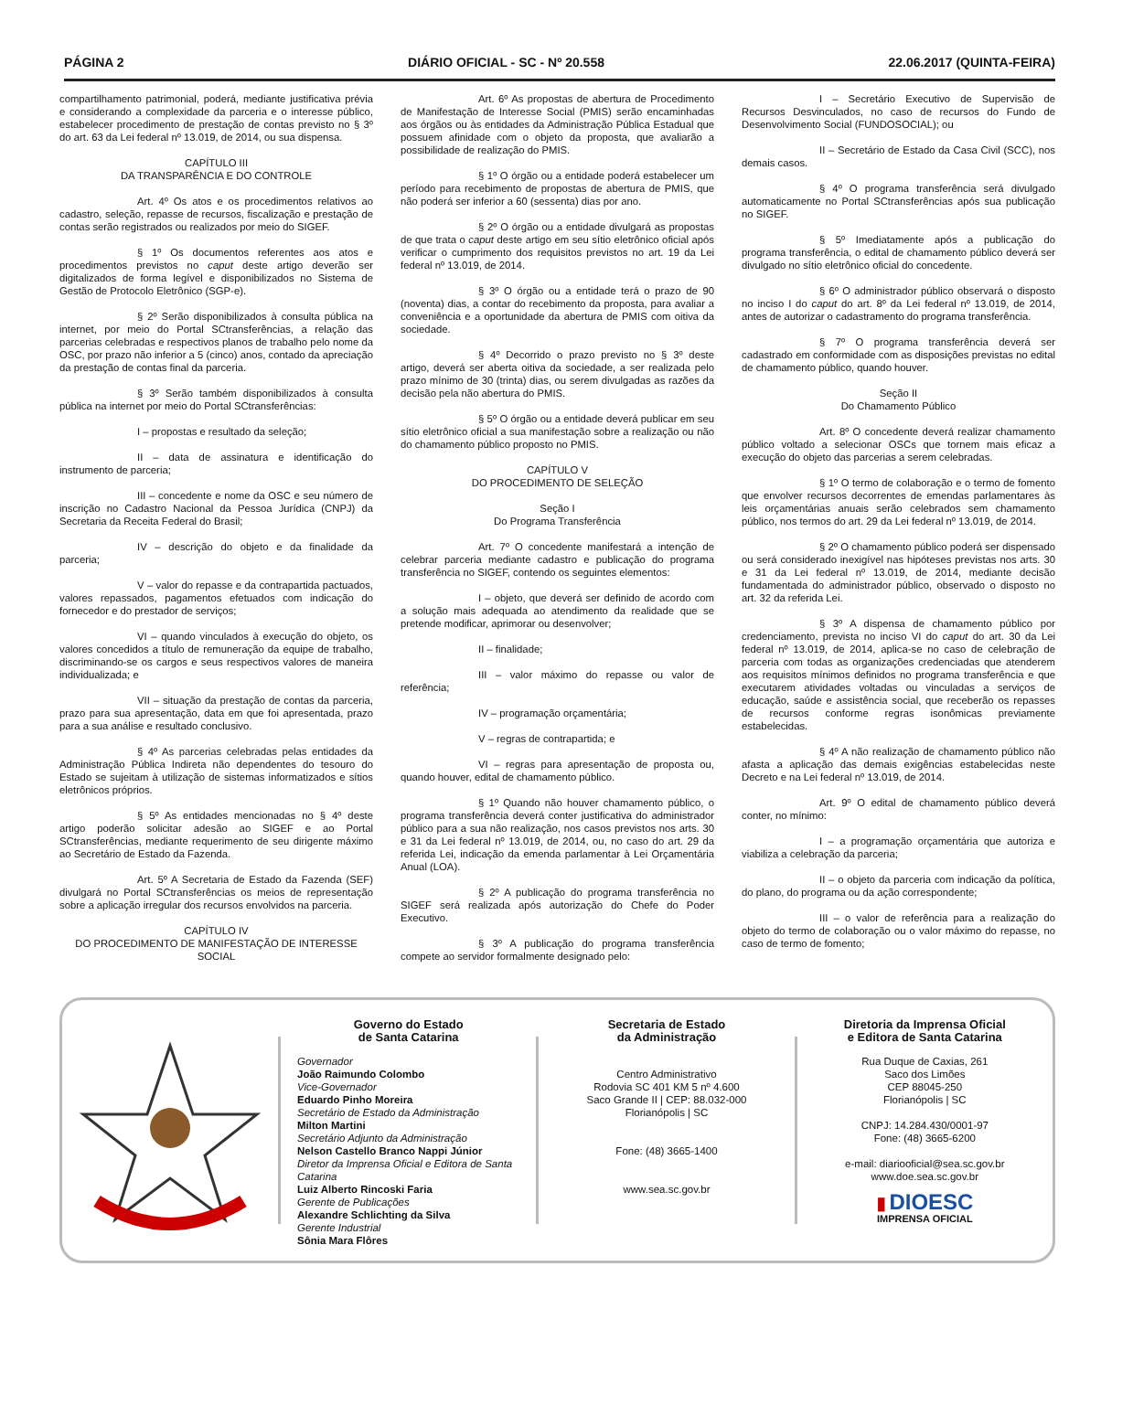PÁGINA 2 DIÁRIO OFICIAL - SC - Nº 20.558 22.06.2017 (QUINTA-FEIRA)
compartilhamento patrimonial, poderá, mediante justificativa prévia e considerando a complexidade da parceria e o interesse público, estabelecer procedimento de prestação de contas previsto no § 3º do art. 63 da Lei federal nº 13.019, de 2014, ou sua dispensa.
CAPÍTULO III
DA TRANSPARÊNCIA E DO CONTROLE
Art. 4º Os atos e os procedimentos relativos ao cadastro, seleção, repasse de recursos, fiscalização e prestação de contas serão registrados ou realizados por meio do SIGEF.
§ 1º Os documentos referentes aos atos e procedimentos previstos no caput deste artigo deverão ser digitalizados de forma legível e disponibilizados no Sistema de Gestão de Protocolo Eletrônico (SGP-e).
§ 2º Serão disponibilizados à consulta pública na internet, por meio do Portal SCtransferências, a relação das parcerias celebradas e respectivos planos de trabalho pelo nome da OSC, por prazo não inferior a 5 (cinco) anos, contado da apreciação da prestação de contas final da parceria.
§ 3º Serão também disponibilizados à consulta pública na internet por meio do Portal SCtransferências:
I – propostas e resultado da seleção;
II – data de assinatura e identificação do instrumento de parceria;
III – concedente e nome da OSC e seu número de inscrição no Cadastro Nacional da Pessoa Jurídica (CNPJ) da Secretaria da Receita Federal do Brasil;
IV – descrição do objeto e da finalidade da parceria;
V – valor do repasse e da contrapartida pactuados, valores repassados, pagamentos efetuados com indicação do fornecedor e do prestador de serviços;
VI – quando vinculados à execução do objeto, os valores concedidos a título de remuneração da equipe de trabalho, discriminando-se os cargos e seus respectivos valores de maneira individualizada; e
VII – situação da prestação de contas da parceria, prazo para sua apresentação, data em que foi apresentada, prazo para a sua análise e resultado conclusivo.
§ 4º As parcerias celebradas pelas entidades da Administração Pública Indireta não dependentes do tesouro do Estado se sujeitam à utilização de sistemas informatizados e sítios eletrônicos próprios.
§ 5º As entidades mencionadas no § 4º deste artigo poderão solicitar adesão ao SIGEF e ao Portal SCtransferências, mediante requerimento de seu dirigente máximo ao Secretário de Estado da Fazenda.
Art. 5º A Secretaria de Estado da Fazenda (SEF) divulgará no Portal SCtransferências os meios de representação sobre a aplicação irregular dos recursos envolvidos na parceria.
CAPÍTULO IV
DO PROCEDIMENTO DE MANIFESTAÇÃO DE INTERESSE SOCIAL
Art. 6º As propostas de abertura de Procedimento de Manifestação de Interesse Social (PMIS) serão encaminhadas aos órgãos ou às entidades da Administração Pública Estadual que possuem afinidade com o objeto da proposta, que avaliarão a possibilidade de realização do PMIS.
§ 1º O órgão ou a entidade poderá estabelecer um período para recebimento de propostas de abertura de PMIS, que não poderá ser inferior a 60 (sessenta) dias por ano.
§ 2º O órgão ou a entidade divulgará as propostas de que trata o caput deste artigo em seu sítio eletrônico oficial após verificar o cumprimento dos requisitos previstos no art. 19 da Lei federal nº 13.019, de 2014.
§ 3º O órgão ou a entidade terá o prazo de 90 (noventa) dias, a contar do recebimento da proposta, para avaliar a conveniência e a oportunidade da abertura de PMIS com oitiva da sociedade.
§ 4º Decorrido o prazo previsto no § 3º deste artigo, deverá ser aberta oitiva da sociedade, a ser realizada pelo prazo mínimo de 30 (trinta) dias, ou serem divulgadas as razões da decisão pela não abertura do PMIS.
§ 5º O órgão ou a entidade deverá publicar em seu sítio eletrônico oficial a sua manifestação sobre a realização ou não do chamamento público proposto no PMIS.
CAPÍTULO V
DO PROCEDIMENTO DE SELEÇÃO
Seção I
Do Programa Transferência
Art. 7º O concedente manifestará a intenção de celebrar parceria mediante cadastro e publicação do programa transferência no SIGEF, contendo os seguintes elementos:
I – objeto, que deverá ser definido de acordo com a solução mais adequada ao atendimento da realidade que se pretende modificar, aprimorar ou desenvolver;
II – finalidade;
III – valor máximo do repasse ou valor de referência;
IV – programação orçamentária;
V – regras de contrapartida; e
VI – regras para apresentação de proposta ou, quando houver, edital de chamamento público.
§ 1º Quando não houver chamamento público, o programa transferência deverá conter justificativa do administrador público para a sua não realização, nos casos previstos nos arts. 30 e 31 da Lei federal nº 13.019, de 2014, ou, no caso do art. 29 da referida Lei, indicação da emenda parlamentar à Lei Orçamentária Anual (LOA).
§ 2º A publicação do programa transferência no SIGEF será realizada após autorização do Chefe do Poder Executivo.
§ 3º A publicação do programa transferência compete ao servidor formalmente designado pelo:
I – Secretário Executivo de Supervisão de Recursos Desvinculados, no caso de recursos do Fundo de Desenvolvimento Social (FUNDOSOCIAL); ou
II – Secretário de Estado da Casa Civil (SCC), nos demais casos.
§ 4º O programa transferência será divulgado automaticamente no Portal SCtransferências após sua publicação no SIGEF.
§ 5º Imediatamente após a publicação do programa transferência, o edital de chamamento público deverá ser divulgado no sítio eletrônico oficial do concedente.
§ 6º O administrador público observará o disposto no inciso I do caput do art. 8º da Lei federal nº 13.019, de 2014, antes de autorizar o cadastramento do programa transferência.
§ 7º O programa transferência deverá ser cadastrado em conformidade com as disposições previstas no edital de chamamento público, quando houver.
Seção II
Do Chamamento Público
Art. 8º O concedente deverá realizar chamamento público voltado a selecionar OSCs que tornem mais eficaz a execução do objeto das parcerias a serem celebradas.
§ 1º O termo de colaboração e o termo de fomento que envolver recursos decorrentes de emendas parlamentares às leis orçamentárias anuais serão celebrados sem chamamento público, nos termos do art. 29 da Lei federal nº 13.019, de 2014.
§ 2º O chamamento público poderá ser dispensado ou será considerado inexigível nas hipóteses previstas nos arts. 30 e 31 da Lei federal nº 13.019, de 2014, mediante decisão fundamentada do administrador público, observado o disposto no art. 32 da referida Lei.
§ 3º A dispensa de chamamento público por credenciamento, prevista no inciso VI do caput do art. 30 da Lei federal nº 13.019, de 2014, aplica-se no caso de celebração de parceria com todas as organizações credenciadas que atenderem aos requisitos mínimos definidos no programa transferência e que executarem atividades voltadas ou vinculadas a serviços de educação, saúde e assistência social, que receberão os repasses de recursos conforme regras isonômicas previamente estabelecidas.
§ 4º A não realização de chamamento público não afasta a aplicação das demais exigências estabelecidas neste Decreto e na Lei federal nº 13.019, de 2014.
Art. 9º O edital de chamamento público deverá conter, no mínimo:
I – a programação orçamentária que autoriza e viabiliza a celebração da parceria;
II – o objeto da parceria com indicação da política, do plano, do programa ou da ação correspondente;
III – o valor de referência para a realização do objeto do termo de colaboração ou o valor máximo do repasse, no caso de termo de fomento;
Governo do Estado
de Santa Catarina
Governador
João Raimundo Colombo
Vice-Governador
Eduardo Pinho Moreira
Secretário de Estado da Administração
Milton Martini
Secretário Adjunto da Administração
Nelson Castello Branco Nappi Júnior
Diretor da Imprensa Oficial e Editora de Santa Catarina
Luiz Alberto Rincoski Faria
Gerente de Publicações
Alexandre Schlichting da Silva
Gerente Industrial
Sônia Mara Flôres
Secretaria de Estado
da Administração
Centro Administrativo
Rodovia SC 401 KM 5 nº 4.600
Saco Grande II | CEP: 88.032-000
Florianópolis | SC
Fone: (48) 3665-1400
www.sea.sc.gov.br
Diretoria da Imprensa Oficial
e Editora de Santa Catarina
Rua Duque de Caxias, 261
Saco dos Limões
CEP 88045-250
Florianópolis | SC
CNPJ: 14.284.430/0001-97
Fone: (48) 3665-6200
e-mail: diariooficial@sea.sc.gov.br
www.doe.sea.sc.gov.br
▮ DIOESC
IMPRENSA OFICIAL